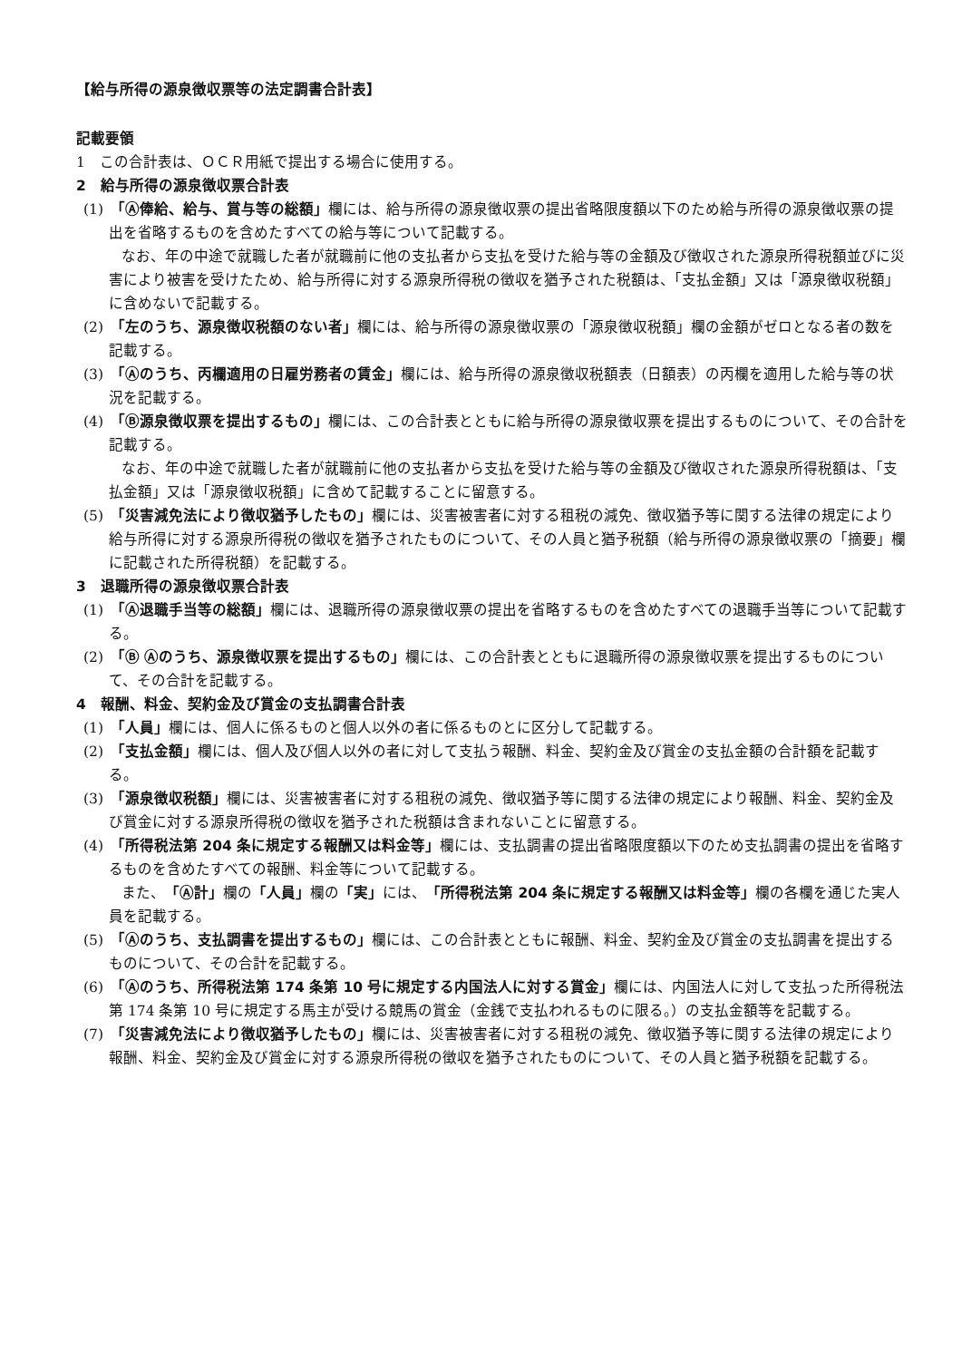【給与所得の源泉徴収票等の法定調書合計表】
記載要領
1　この合計表は、ＯＣＲ用紙で提出する場合に使用する。
2　給与所得の源泉徴収票合計表
(1)　「Ⓐ俸給、給与、賞与等の総額」欄には、給与所得の源泉徴収票の提出省略限度額以下のため給与所得の源泉徴収票の提出を省略するものを含めたすべての給与等について記載する。
なお、年の中途で就職した者が就職前に他の支払者から支払を受けた給与等の金額及び徴収された源泉所得税額並びに災害により被害を受けたため、給与所得に対する源泉所得税の徴収を猶予された税額は、「支払金額」又は「源泉徴収税額」に含めないで記載する。
(2)　「左のうち、源泉徴収税額のない者」欄には、給与所得の源泉徴収票の「源泉徴収税額」欄の金額がゼロとなる者の数を記載する。
(3)　「Ⓐのうち、丙欄適用の日雇労務者の賃金」欄には、給与所得の源泉徴収税額表（日額表）の丙欄を適用した給与等の状況を記載する。
(4)　「Ⓑ源泉徴収票を提出するもの」欄には、この合計表とともに給与所得の源泉徴収票を提出するものについて、その合計を記載する。
なお、年の中途で就職した者が就職前に他の支払者から支払を受けた給与等の金額及び徴収された源泉所得税額は、「支払金額」又は「源泉徴収税額」に含めて記載することに留意する。
(5)　「災害減免法により徴収猶予したもの」欄には、災害被害者に対する租税の減免、徴収猶予等に関する法律の規定により給与所得に対する源泉所得税の徴収を猶予されたものについて、その人員と猶予税額（給与所得の源泉徴収票の「摘要」欄に記載された所得税額）を記載する。
3　退職所得の源泉徴収票合計表
(1)　「Ⓐ退職手当等の総額」欄には、退職所得の源泉徴収票の提出を省略するものを含めたすべての退職手当等について記載する。
(2)　「Ⓑ Ⓐのうち、源泉徴収票を提出するもの」欄には、この合計表とともに退職所得の源泉徴収票を提出するものについて、その合計を記載する。
4　報酬、料金、契約金及び賞金の支払調書合計表
(1)　「人員」欄には、個人に係るものと個人以外の者に係るものとに区分して記載する。
(2)　「支払金額」欄には、個人及び個人以外の者に対して支払う報酬、料金、契約金及び賞金の支払金額の合計額を記載する。
(3)　「源泉徴収税額」欄には、災害被害者に対する租税の減免、徴収猶予等に関する法律の規定により報酬、料金、契約金及び賞金に対する源泉所得税の徴収を猶予された税額は含まれないことに留意する。
(4)　「所得税法第 204 条に規定する報酬又は料金等」欄には、支払調書の提出省略限度額以下のため支払調書の提出を省略するものを含めたすべての報酬、料金等について記載する。
また、「Ⓐ計」欄の「人員」欄の「実」には、「所得税法第 204 条に規定する報酬又は料金等」欄の各欄を通じた実人員を記載する。
(5)　「Ⓐのうち、支払調書を提出するもの」欄には、この合計表とともに報酬、料金、契約金及び賞金の支払調書を提出するものについて、その合計を記載する。
(6)　「Ⓐのうち、所得税法第 174 条第 10 号に規定する内国法人に対する賞金」欄には、内国法人に対して支払った所得税法第 174 条第 10 号に規定する馬主が受ける競馬の賞金（金銭で支払われるものに限る。）の支払金額等を記載する。
(7)　「災害減免法により徴収猶予したもの」欄には、災害被害者に対する租税の減免、徴収猶予等に関する法律の規定により報酬、料金、契約金及び賞金に対する源泉所得税の徴収を猶予されたものについて、その人員と猶予税額を記載する。